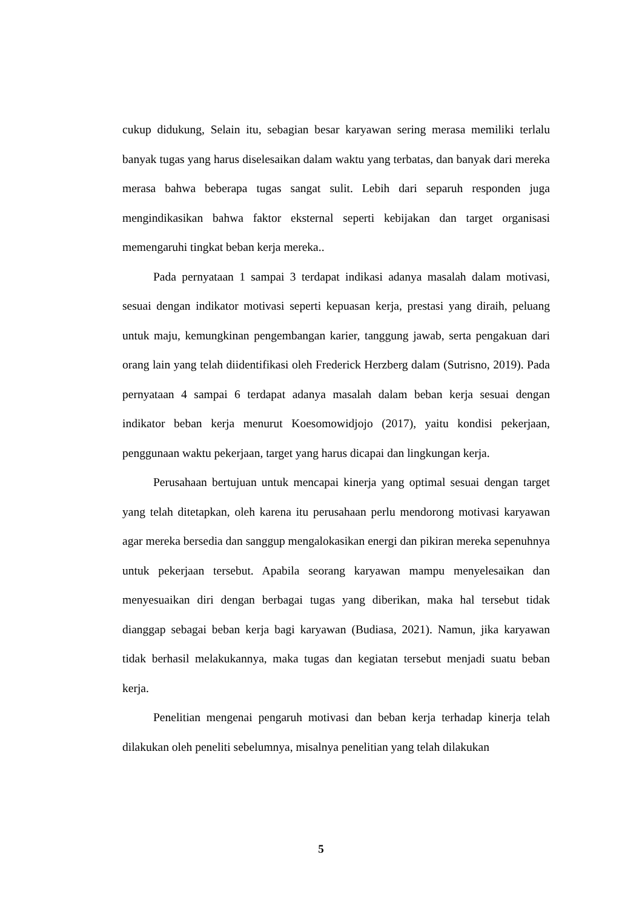cukup didukung, Selain itu, sebagian besar karyawan sering merasa memiliki terlalu banyak tugas yang harus diselesaikan dalam waktu yang terbatas, dan banyak dari mereka merasa bahwa beberapa tugas sangat sulit. Lebih dari separuh responden juga mengindikasikan bahwa faktor eksternal seperti kebijakan dan target organisasi memengaruhi tingkat beban kerja mereka..
Pada pernyataan 1 sampai 3 terdapat indikasi adanya masalah dalam motivasi, sesuai dengan indikator motivasi seperti kepuasan kerja, prestasi yang diraih, peluang untuk maju, kemungkinan pengembangan karier, tanggung jawab, serta pengakuan dari orang lain yang telah diidentifikasi oleh Frederick Herzberg dalam (Sutrisno, 2019). Pada pernyataan 4 sampai 6 terdapat adanya masalah dalam beban kerja sesuai dengan indikator beban kerja menurut Koesomowidjojo (2017), yaitu kondisi pekerjaan, penggunaan waktu pekerjaan, target yang harus dicapai dan lingkungan kerja.
Perusahaan bertujuan untuk mencapai kinerja yang optimal sesuai dengan target yang telah ditetapkan, oleh karena itu perusahaan perlu mendorong motivasi karyawan agar mereka bersedia dan sanggup mengalokasikan energi dan pikiran mereka sepenuhnya untuk pekerjaan tersebut. Apabila seorang karyawan mampu menyelesaikan dan menyesuaikan diri dengan berbagai tugas yang diberikan, maka hal tersebut tidak dianggap sebagai beban kerja bagi karyawan (Budiasa, 2021). Namun, jika karyawan tidak berhasil melakukannya, maka tugas dan kegiatan tersebut menjadi suatu beban kerja.
Penelitian mengenai pengaruh motivasi dan beban kerja terhadap kinerja telah dilakukan oleh peneliti sebelumnya, misalnya penelitian yang telah dilakukan
5